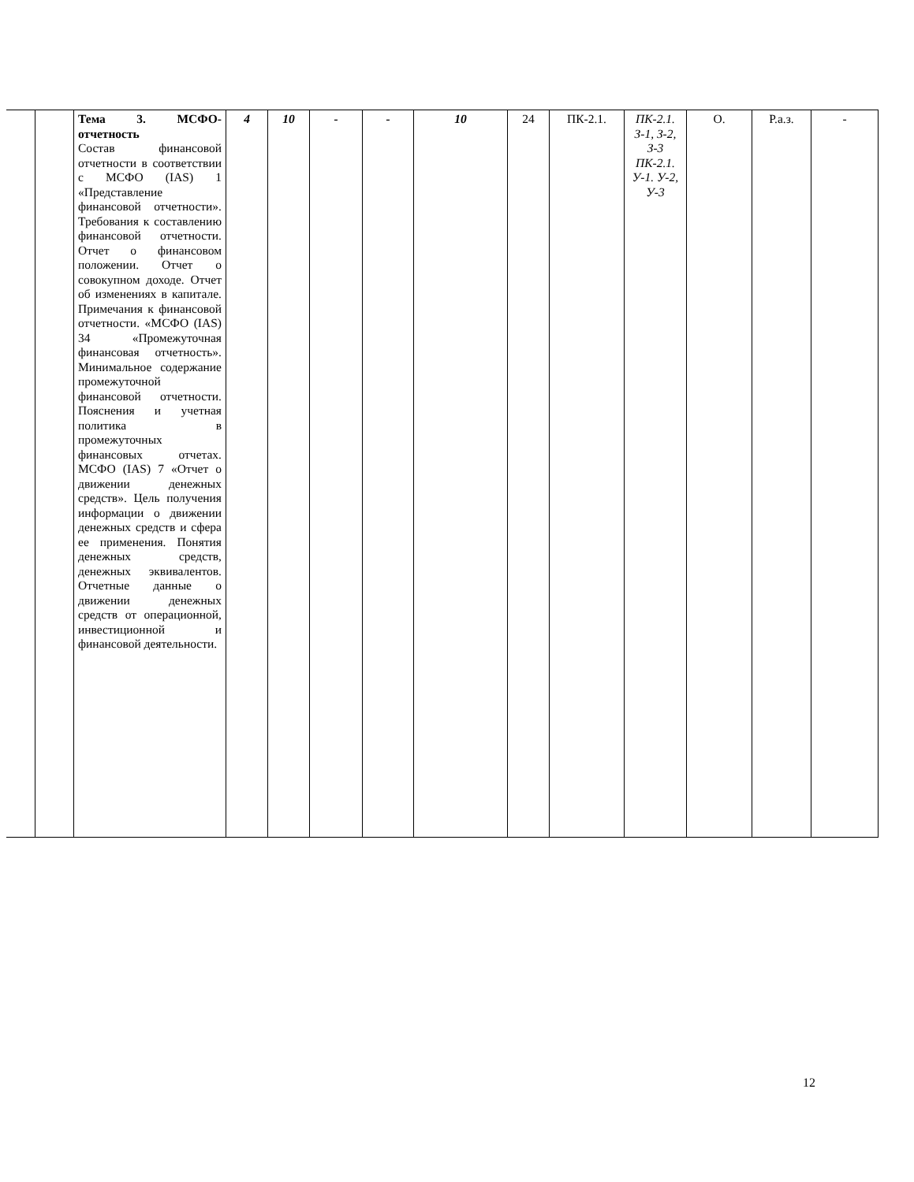| | | Тема 3. МСФО-отчетность Состав финансовой отчетности в соответствии с МСФО (IAS) 1 «Представление финансовой отчетности». Требования к составлению финансовой отчетности. Отчет о финансовом положении. Отчет о совокупном доходе. Отчет об изменениях в капитале. Примечания к финансовой отчетности. «МСФО (IAS) 34 «Промежуточная финансовая отчетность». Минимальное содержание промежуточной финансовой отчетности. Пояснения и учетная политика в промежуточных финансовых отчетах. МСФО (IAS) 7 «Отчет о движении денежных средств». Цель получения информации о движении денежных средств и сфера ее применения. Понятия денежных средств, денежных эквивалентов. Отчетные данные о движении денежных средств от операционной, инвестиционной и финансовой деятельности. | 4 | 10 | - | - | 10 | 24 | ПК-2.1. | ПК-2.1. З-1, З-2, З-3 ПК-2.1. У-1. У-2, У-3 | О. | Р.а.з. | - |
12